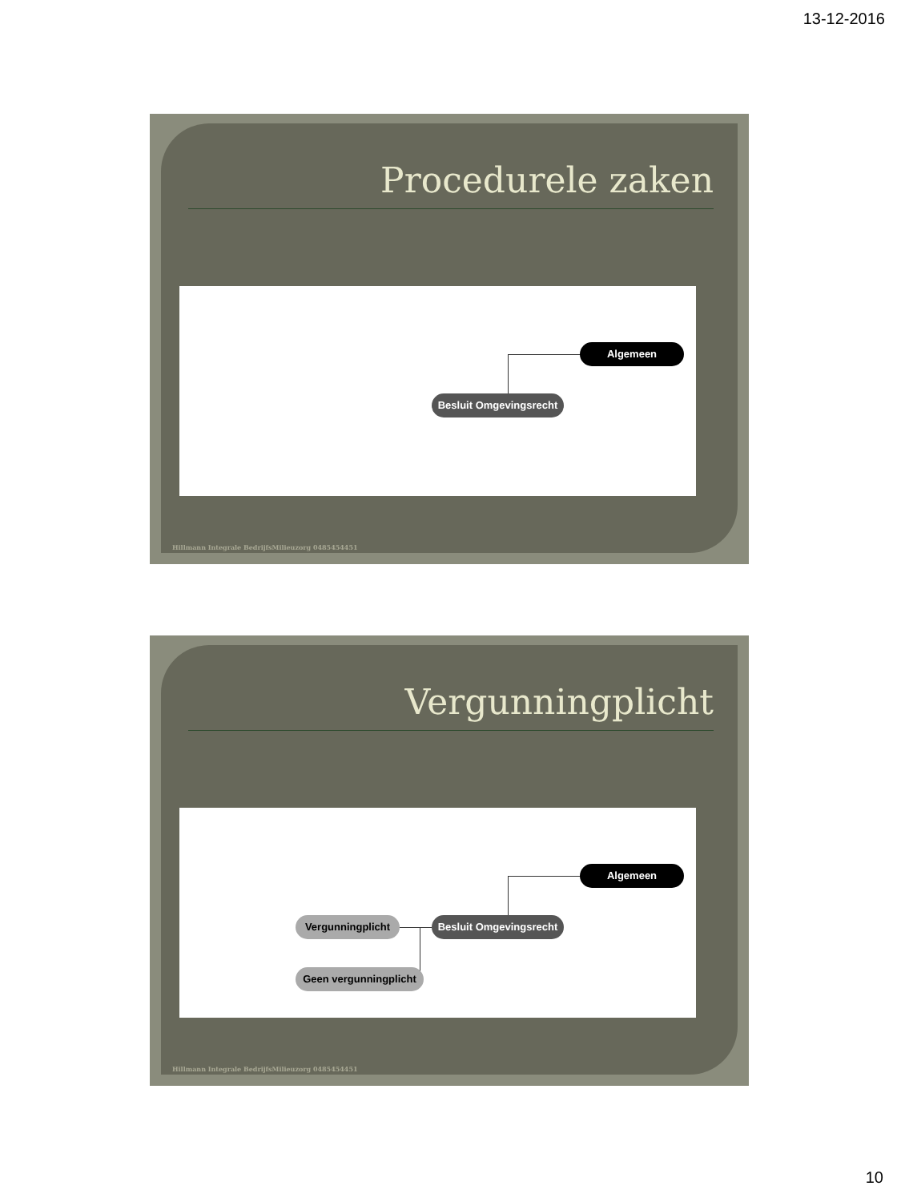13-12-2016
Procedurele zaken
Algemeen
Besluit Omgevingsrecht
Hillmann Integrale BedrijfsMilieuzorg 0485454451
Vergunningplicht
Algemeen
Besluit Omgevingsrecht
Vergunningplicht
Geen vergunningplicht
Hillmann Integrale BedrijfsMilieuzorg 0485454451
10